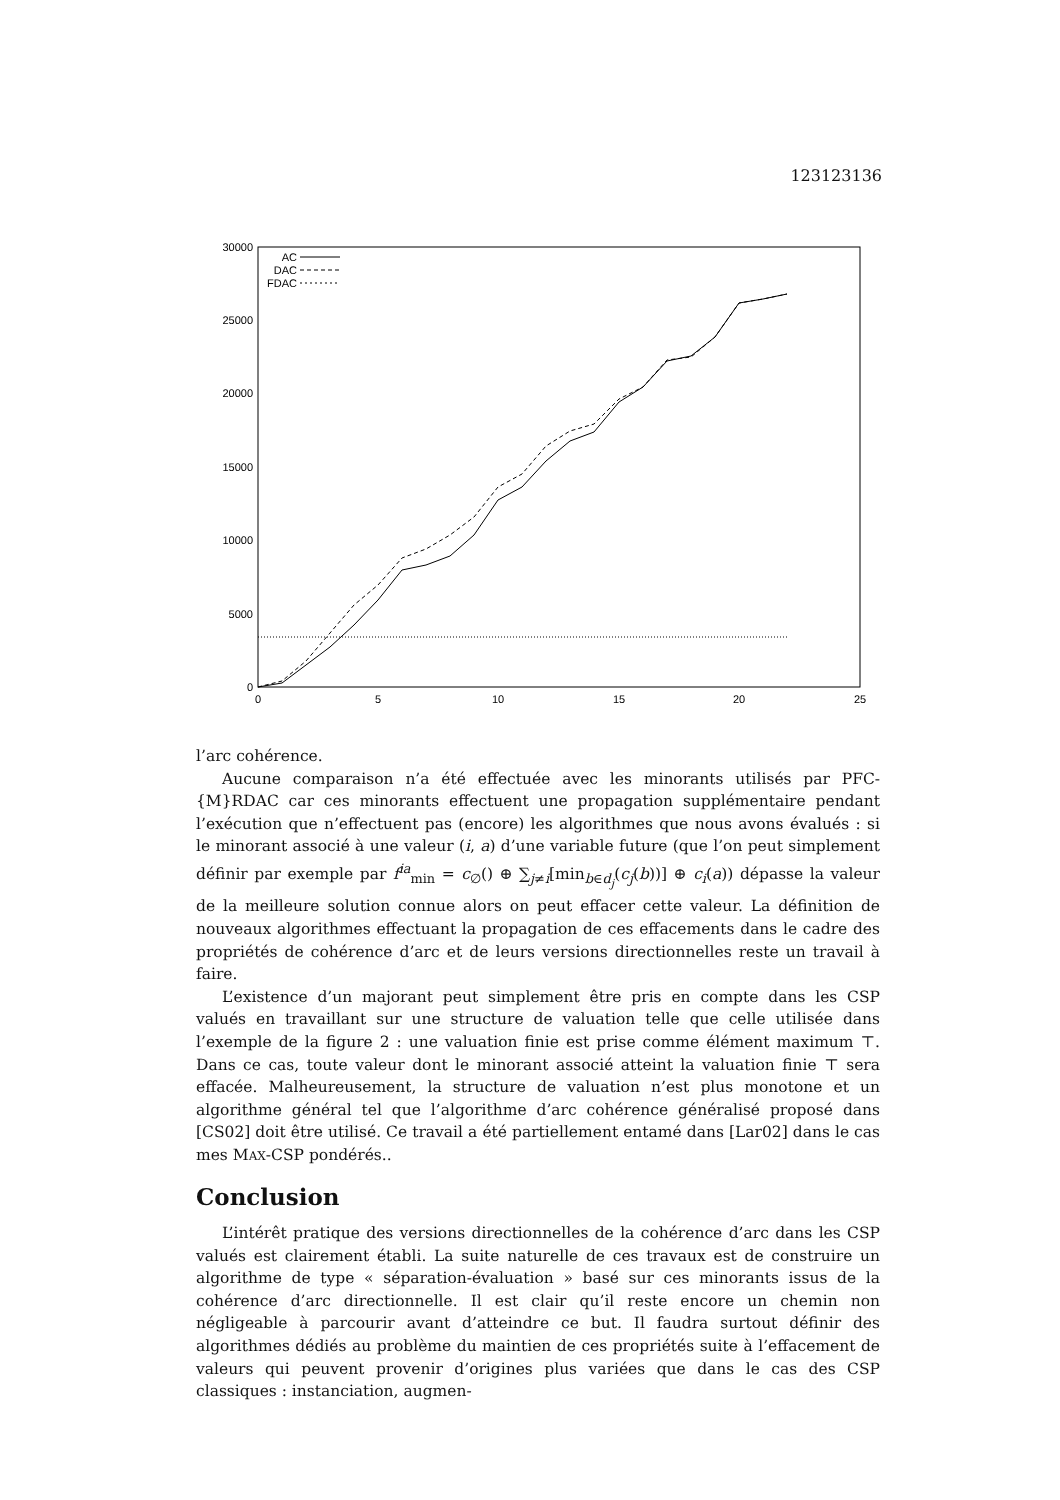123123136
30000
25000
20000
15000
10000
5000
0
0
5
10
15
20
25
AC
DAC
FDAC
l’arc cohérence.
Aucune comparaison n’a été effectuée avec les minorants utilisés par PFC-{M}RDAC car ces minorants effectuent une propagation supplémentaire pendant l’exécution que n’effectuent pas (encore) les algorithmes que nous avons évalués : si le minorant associé à une valeur (i, a) d’une variable future (que l’on peut simplement définir par exemple par f<sup>ia</sup><sub>min</sub> = c<sub>∅</sub>() ⊕ ∑<sub>j≠i</sub>[min<sub>b∈d<sub>j</sub></sub>(c<sub>j</sub>(b))] ⊕ c<sub>i</sub>(a)) dépasse la valeur de la meilleure solution connue alors on peut effacer cette valeur. La définition de nouveaux algorithmes effectuant la propagation de ces effacements dans le cadre des propriétés de cohérence d’arc et de leurs versions directionnelles reste un travail à faire.
L’existence d’un majorant peut simplement être pris en compte dans les CSP valués en travaillant sur une structure de valuation telle que celle utilisée dans l’exemple de la figure 2 : une valuation finie est prise comme élément maximum ⊤. Dans ce cas, toute valeur dont le minorant associé atteint la valuation finie ⊤ sera effacée. Malheureusement, la structure de valuation n’est plus monotone et un algorithme général tel que l’algorithme d’arc cohérence généralisé proposé dans [CS02] doit être utilisé. Ce travail a été partiellement entamé dans [Lar02] dans le cas mes MAX-CSP pondérés..
Conclusion
L’intérêt pratique des versions directionnelles de la cohérence d’arc dans les CSP valués est clairement établi. La suite naturelle de ces travaux est de construire un algorithme de type « séparation-évaluation » basé sur ces minorants issus de la cohérence d’arc directionnelle. Il est clair qu’il reste encore un chemin non négligeable à parcourir avant d’atteindre ce but. Il faudra surtout définir des algorithmes dédiés au problème du maintien de ces propriétés suite à l’effacement de valeurs qui peuvent provenir d’origines plus variées que dans le cas des CSP classiques : instanciation, augmen-